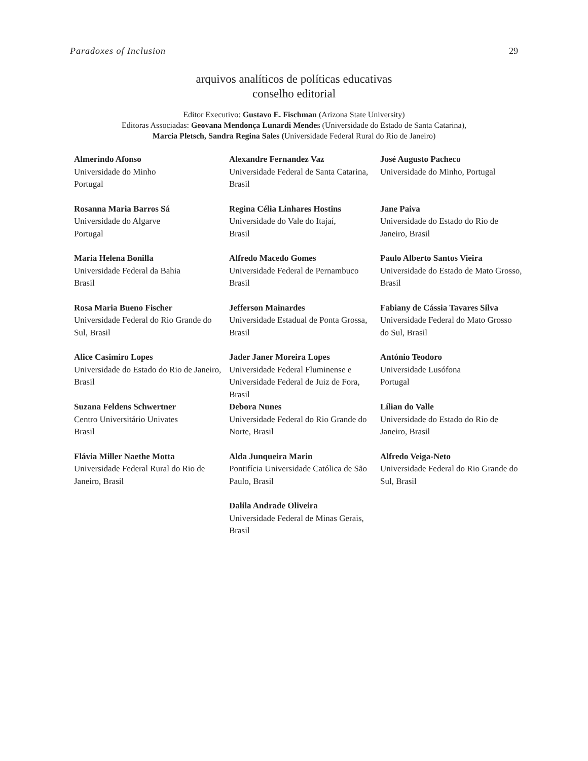Paradoxes of Inclusion 29
arquivos analíticos de políticas educativas
conselho editorial
Editor Executivo: Gustavo E. Fischman (Arizona State University)
Editoras Associadas: Geovana Mendonça Lunardi Mendes (Universidade do Estado de Santa Catarina),
Marcia Pletsch, Sandra Regina Sales (Universidade Federal Rural do Rio de Janeiro)
| Almerindo Afonso Universidade do Minho Portugal | Alexandre Fernandez Vaz Universidade Federal de Santa Catarina, Brasil | José Augusto Pacheco Universidade do Minho, Portugal |
| Rosanna Maria Barros Sá Universidade do Algarve Portugal | Regina Célia Linhares Hostins Universidade do Vale do Itajaí, Brasil | Jane Paiva Universidade do Estado do Rio de Janeiro, Brasil |
| Maria Helena Bonilla Universidade Federal da Bahia Brasil | Alfredo Macedo Gomes Universidade Federal de Pernambuco Brasil | Paulo Alberto Santos Vieira Universidade do Estado de Mato Grosso, Brasil |
| Rosa Maria Bueno Fischer Universidade Federal do Rio Grande do Sul, Brasil | Jefferson Mainardes Universidade Estadual de Ponta Grossa, Brasil | Fabiany de Cássia Tavares Silva Universidade Federal do Mato Grosso do Sul, Brasil |
| Alice Casimiro Lopes Universidade do Estado do Rio de Janeiro, Brasil | Jader Janer Moreira Lopes Universidade Federal Fluminense e Universidade Federal de Juiz de Fora, Brasil | António Teodoro Universidade Lusófona Portugal |
| Suzana Feldens Schwertner Centro Universitário Univates Brasil | Debora Nunes Universidade Federal do Rio Grande do Norte, Brasil | Lílian do Valle Universidade do Estado do Rio de Janeiro, Brasil |
| Flávia Miller Naethe Motta Universidade Federal Rural do Rio de Janeiro, Brasil | Alda Junqueira Marin Pontifícia Universidade Católica de São Paulo, Brasil | Alfredo Veiga-Neto Universidade Federal do Rio Grande do Sul, Brasil |
| | Dalila Andrade Oliveira Universidade Federal de Minas Gerais, Brasil | |